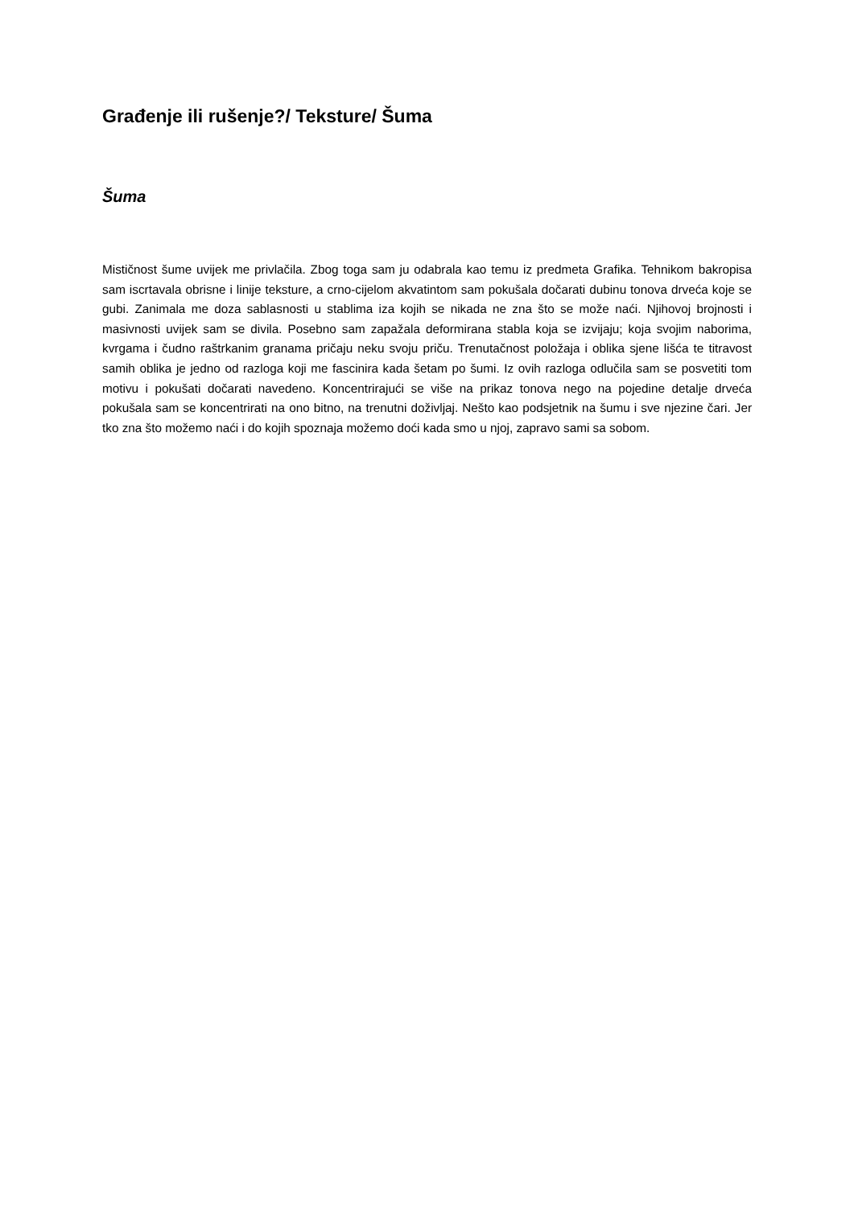Građenje ili rušenje?/ Teksture/ Šuma
Šuma
Mističnost šume uvijek me privlačila. Zbog toga sam ju odabrala kao temu iz predmeta Grafika. Tehnikom bakropisa sam iscrtavala obrisne i linije teksture, a crno-cijelom akvatintom sam pokušala dočarati dubinu tonova drveća koje se gubi. Zanimala me doza sablasnosti u stablima iza kojih se nikada ne zna što se može naći. Njihovoj brojnosti i masivnosti uvijek sam se divila. Posebno sam zapažala deformirana stabla koja se izvijaju; koja svojim naborima, kvrgama i čudno raštrkanim granama pričaju neku svoju priču. Trenutačnost položaja i oblika sjene lišća te titravost samih oblika je jedno od razloga koji me fascinira kada šetam po šumi. Iz ovih razloga odlučila sam se posvetiti tom motivu i pokušati dočarati navedeno. Koncentrirajući se više na prikaz tonova nego na pojedine detalje drveća pokušala sam se koncentrirati na ono bitno, na trenutni doživljaj. Nešto kao podsjetnik na šumu i sve njezine čari. Jer tko zna što možemo naći i do kojih spoznaja možemo doći kada smo u njoj, zapravo sami sa sobom.